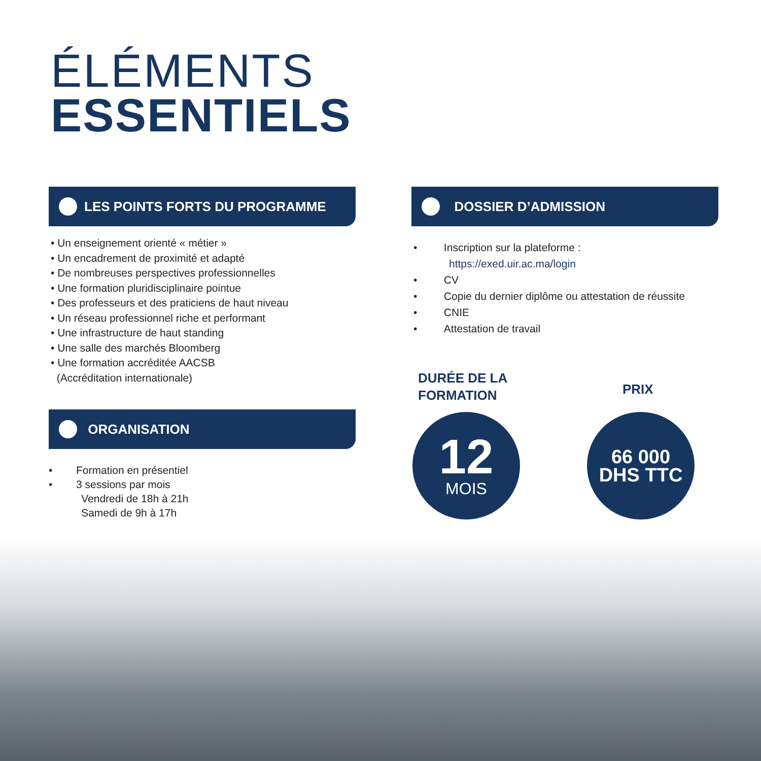ÉLÉMENTS
ESSENTIELS
LES POINTS FORTS DU PROGRAMME
• Un enseignement orienté « métier »
• Un encadrement de proximité et adapté
• De nombreuses perspectives professionnelles
• Une formation pluridisciplinaire pointue
• Des professeurs et des praticiens de haut niveau
• Un réseau professionnel riche et performant
• Une infrastructure de haut standing
• Une salle des marchés Bloomberg
• Une formation accréditée AACSB
(Accréditation internationale)
ORGANISATION
• Formation en présentiel
• 3 sessions par mois
Vendredi de 18h à 21h
Samedi de 9h à 17h
DOSSIER D’ADMISSION
• Inscription sur la plateforme :
https://exed.uir.ac.ma/login
• CV
• Copie du dernier diplôme ou attestation de réussite
• CNIE
• Attestation de travail
DURÉE DE LA
FORMATION
PRIX
12
MOIS
66 000
DHS TTC